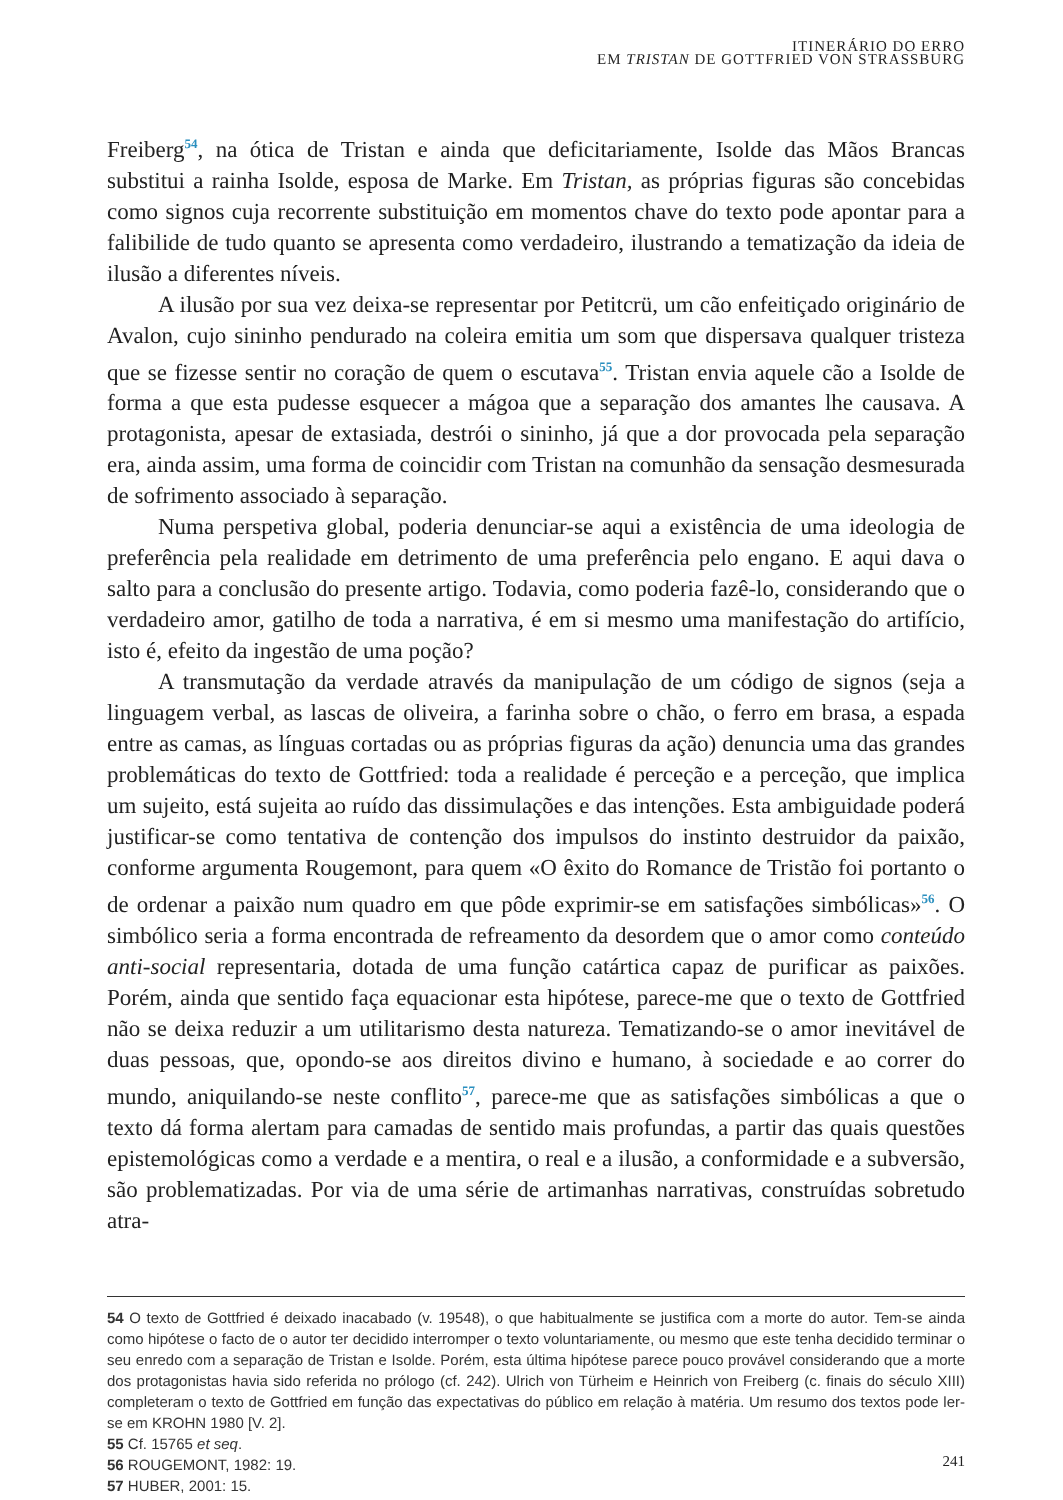ITINERÁRIO DO ERRO
EM TRISTAN DE GOTTFRIED VON STRASSBURG
Freiberg<sup>54</sup>, na ótica de Tristan e ainda que deficitariamente, Isolde das Mãos Brancas substitui a rainha Isolde, esposa de Marke. Em Tristan, as próprias figuras são concebidas como signos cuja recorrente substituição em momentos chave do texto pode apontar para a falibilide de tudo quanto se apresenta como verdadeiro, ilustrando a tematização da ideia de ilusão a diferentes níveis.
A ilusão por sua vez deixa-se representar por Petitcrü, um cão enfeitiçado originário de Avalon, cujo sininho pendurado na coleira emitia um som que dispersava qualquer tristeza que se fizesse sentir no coração de quem o escutava<sup>55</sup>. Tristan envia aquele cão a Isolde de forma a que esta pudesse esquecer a mágoa que a separação dos amantes lhe causava. A protagonista, apesar de extasiada, destrói o sininho, já que a dor provocada pela separação era, ainda assim, uma forma de coincidir com Tristan na comunhão da sensação desmesurada de sofrimento associado à separação.
Numa perspetiva global, poderia denunciar-se aqui a existência de uma ideologia de preferência pela realidade em detrimento de uma preferência pelo engano. E aqui dava o salto para a conclusão do presente artigo. Todavia, como poderia fazê-lo, considerando que o verdadeiro amor, gatilho de toda a narrativa, é em si mesmo uma manifestação do artifício, isto é, efeito da ingestão de uma poção?
A transmutação da verdade através da manipulação de um código de signos (seja a linguagem verbal, as lascas de oliveira, a farinha sobre o chão, o ferro em brasa, a espada entre as camas, as línguas cortadas ou as próprias figuras da ação) denuncia uma das grandes problemáticas do texto de Gottfried: toda a realidade é perceção e a perceção, que implica um sujeito, está sujeita ao ruído das dissimulações e das intenções. Esta ambiguidade poderá justificar-se como tentativa de contenção dos impulsos do instinto destruidor da paixão, conforme argumenta Rougemont, para quem «O êxito do Romance de Tristão foi portanto o de ordenar a paixão num quadro em que pôde exprimir-se em satisfações simbólicas»<sup>56</sup>. O simbólico seria a forma encontrada de refreamento da desordem que o amor como conteúdo anti-social representaria, dotada de uma função catártica capaz de purificar as paixões. Porém, ainda que sentido faça equacionar esta hipótese, parece-me que o texto de Gottfried não se deixa reduzir a um utilitarismo desta natureza. Tematizando-se o amor inevitável de duas pessoas, que, opondo-se aos direitos divino e humano, à sociedade e ao correr do mundo, aniquilando-se neste conflito<sup>57</sup>, parece-me que as satisfações simbólicas a que o texto dá forma alertam para camadas de sentido mais profundas, a partir das quais questões epistemológicas como a verdade e a mentira, o real e a ilusão, a conformidade e a subversão, são problematizadas. Por via de uma série de artimanhas narrativas, construídas sobretudo atra-
54 O texto de Gottfried é deixado inacabado (v. 19548), o que habitualmente se justifica com a morte do autor. Tem-se ainda como hipótese o facto de o autor ter decidido interromper o texto voluntariamente, ou mesmo que este tenha decidido terminar o seu enredo com a separação de Tristan e Isolde. Porém, esta última hipótese parece pouco provável considerando que a morte dos protagonistas havia sido referida no prólogo (cf. 242). Ulrich von Türheim e Heinrich von Freiberg (c. finais do século XIII) completeram o texto de Gottfried em função das expectativas do público em relação à matéria. Um resumo dos textos pode ler-se em KROHN 1980 [V. 2].
55 Cf. 15765 et seq.
56 ROUGEMONT, 1982: 19.
57 HUBER, 2001: 15.
241